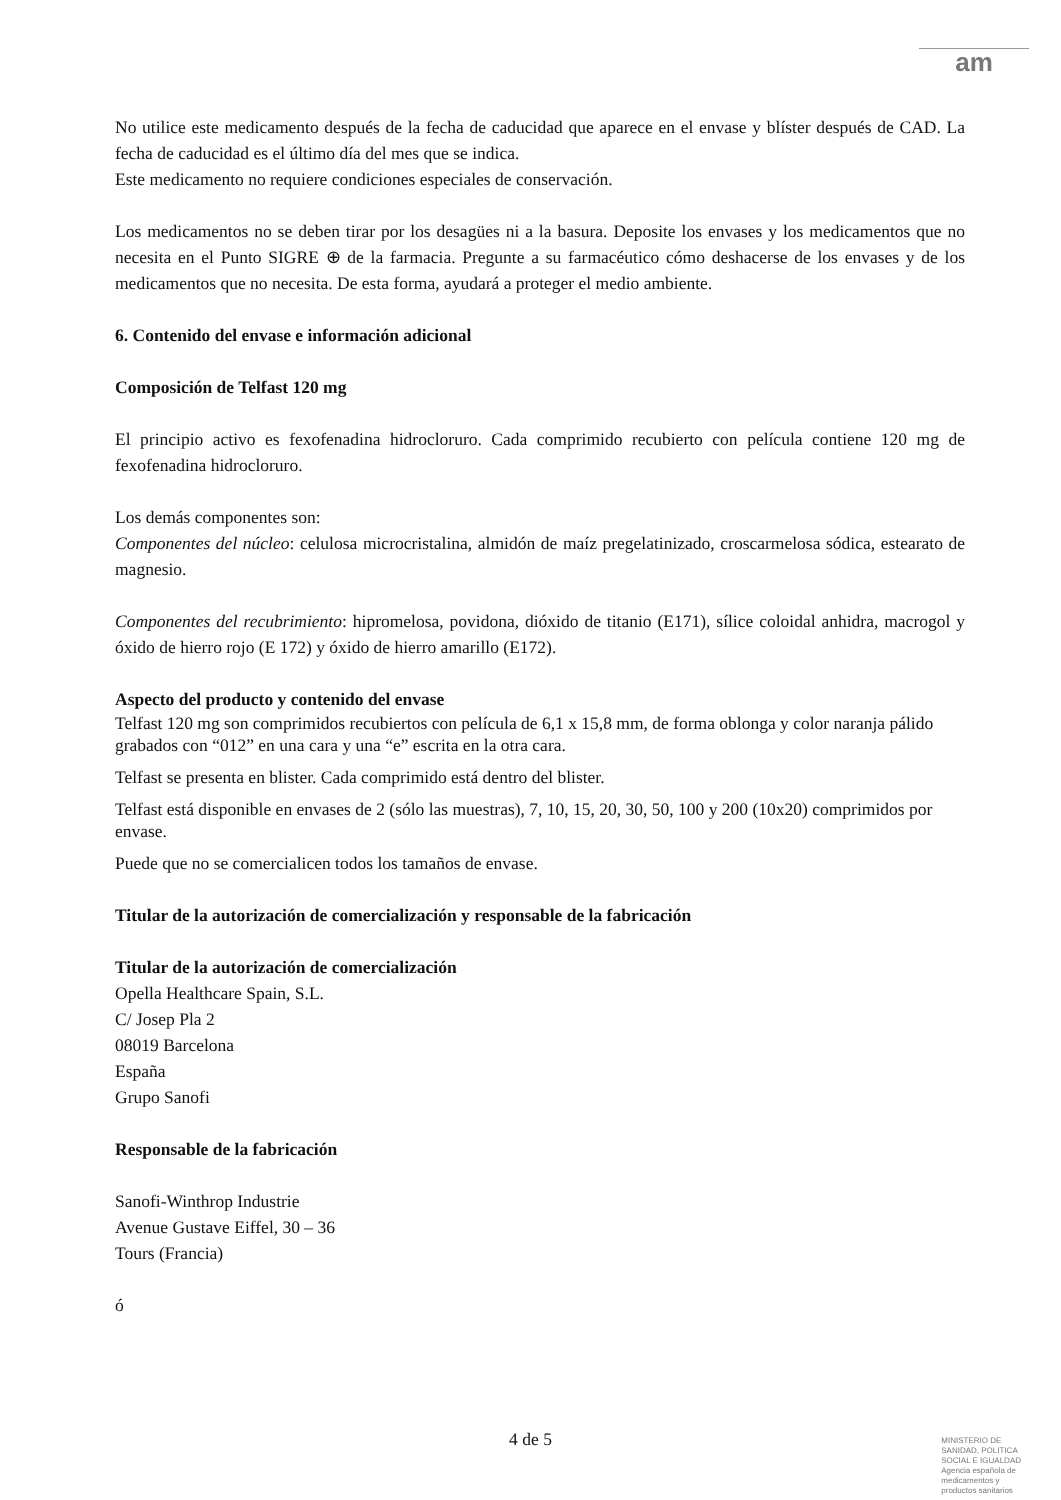am
No utilice este medicamento después de la fecha de caducidad que aparece en el envase y blíster después de CAD. La fecha de caducidad es el último día del mes que se indica.
Este medicamento no requiere condiciones especiales de conservación.
Los medicamentos no se deben tirar por los desagües ni a la basura. Deposite los envases y los medicamentos que no necesita en el Punto SIGRE ⊕ de la farmacia. Pregunte a su farmacéutico cómo deshacerse de los envases y de los medicamentos que no necesita. De esta forma, ayudará a proteger el medio ambiente.
6. Contenido del envase e información adicional
Composición de Telfast 120 mg
El principio activo es fexofenadina hidrocloruro. Cada comprimido recubierto con película contiene 120 mg de fexofenadina hidrocloruro.
Los demás componentes son:
Componentes del núcleo: celulosa microcristalina, almidón de maíz pregelatinizado, croscarmelosa sódica, estearato de magnesio.
Componentes del recubrimiento: hipromelosa, povidona, dióxido de titanio (E171), sílice coloidal anhidra, macrogol y óxido de hierro rojo (E 172) y óxido de hierro amarillo (E172).
Aspecto del producto y contenido del envase
Telfast 120 mg son comprimidos recubiertos con película de 6,1 x 15,8 mm, de forma oblonga y color naranja pálido grabados con “012” en una cara y una “e” escrita en la otra cara.
Telfast se presenta en blister. Cada comprimido está dentro del blister.
Telfast está disponible en envases de 2 (sólo las muestras), 7, 10, 15, 20, 30, 50, 100 y 200 (10x20) comprimidos por envase.
Puede que no se comercialicen todos los tamaños de envase.
Titular de la autorización de comercialización y responsable de la fabricación
Titular de la autorización de comercialización
Opella Healthcare Spain, S.L.
C/ Josep Pla 2
08019 Barcelona
España
Grupo Sanofi
Responsable de la fabricación
Sanofi-Winthrop Industrie
Avenue Gustave Eiffel, 30 – 36
Tours (Francia)
ó
4 de 5
MINISTERIO DE
SANIDAD, POLITICA
SOCIAL E IGUALDAD
Agencia española de
medicamentos y
productos sanitarios